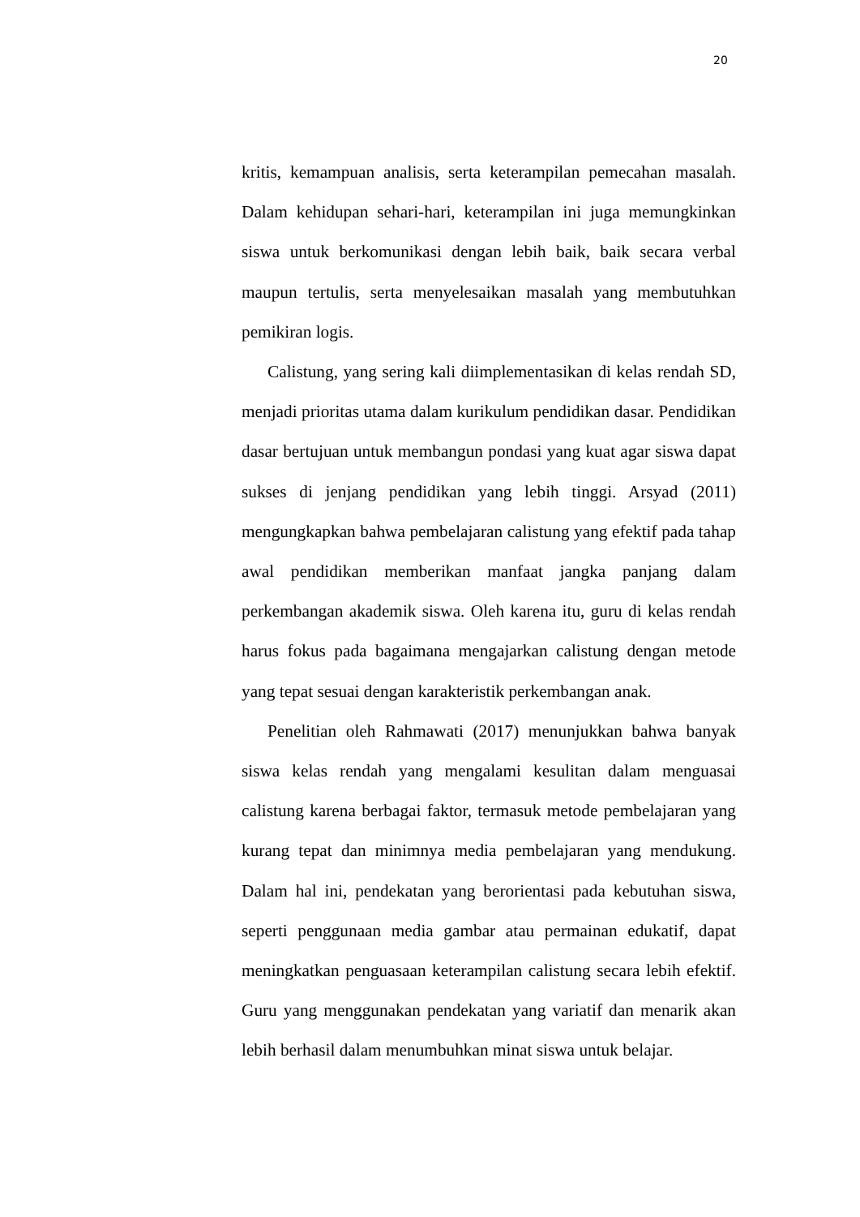20
kritis, kemampuan analisis, serta keterampilan pemecahan masalah. Dalam kehidupan sehari-hari, keterampilan ini juga memungkinkan siswa untuk berkomunikasi dengan lebih baik, baik secara verbal maupun tertulis, serta menyelesaikan masalah yang membutuhkan pemikiran logis.
Calistung, yang sering kali diimplementasikan di kelas rendah SD, menjadi prioritas utama dalam kurikulum pendidikan dasar. Pendidikan dasar bertujuan untuk membangun pondasi yang kuat agar siswa dapat sukses di jenjang pendidikan yang lebih tinggi. Arsyad (2011) mengungkapkan bahwa pembelajaran calistung yang efektif pada tahap awal pendidikan memberikan manfaat jangka panjang dalam perkembangan akademik siswa. Oleh karena itu, guru di kelas rendah harus fokus pada bagaimana mengajarkan calistung dengan metode yang tepat sesuai dengan karakteristik perkembangan anak.
Penelitian oleh Rahmawati (2017) menunjukkan bahwa banyak siswa kelas rendah yang mengalami kesulitan dalam menguasai calistung karena berbagai faktor, termasuk metode pembelajaran yang kurang tepat dan minimnya media pembelajaran yang mendukung. Dalam hal ini, pendekatan yang berorientasi pada kebutuhan siswa, seperti penggunaan media gambar atau permainan edukatif, dapat meningkatkan penguasaan keterampilan calistung secara lebih efektif. Guru yang menggunakan pendekatan yang variatif dan menarik akan lebih berhasil dalam menumbuhkan minat siswa untuk belajar.